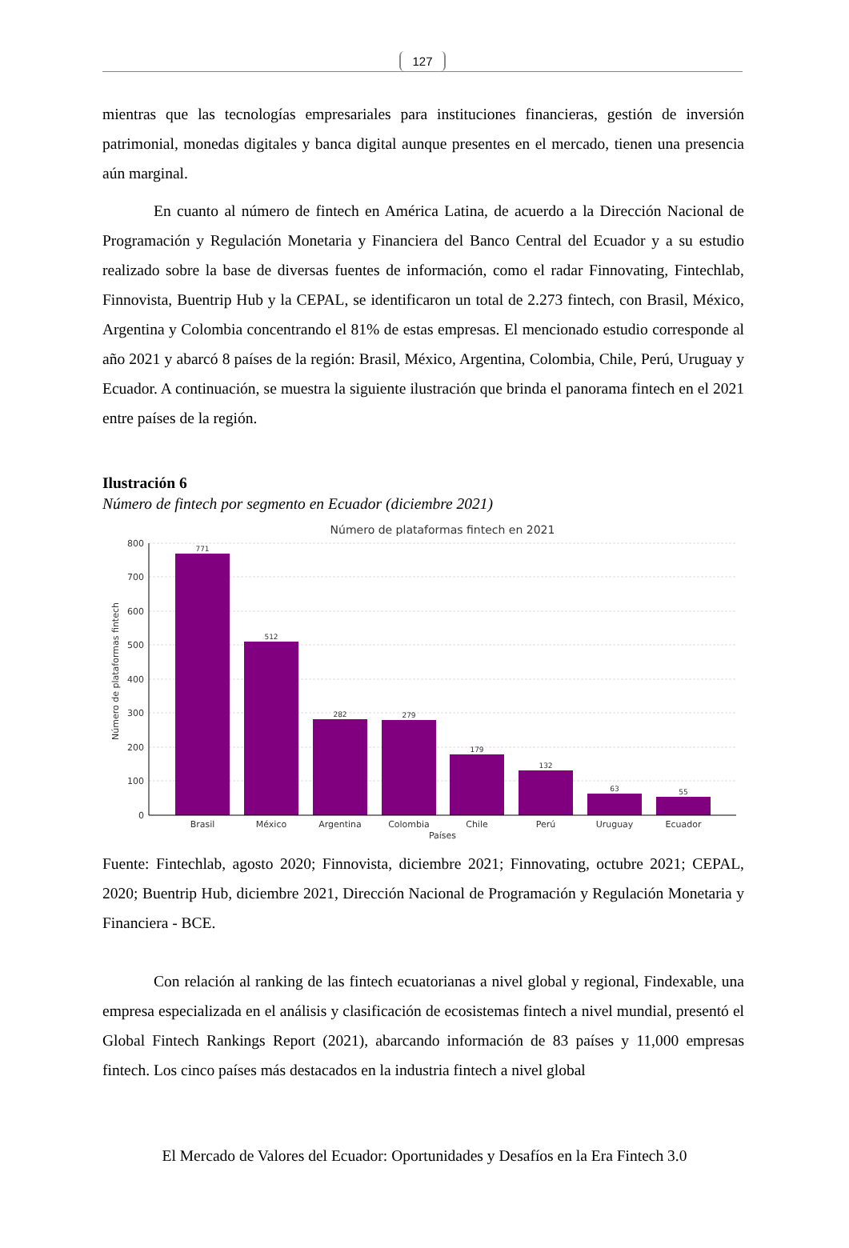127
mientras que las tecnologías empresariales para instituciones financieras, gestión de inversión patrimonial, monedas digitales y banca digital aunque presentes en el mercado, tienen una presencia aún marginal.
En cuanto al número de fintech en América Latina, de acuerdo a la Dirección Nacional de Programación y Regulación Monetaria y Financiera del Banco Central del Ecuador y a su estudio realizado sobre la base de diversas fuentes de información, como el radar Finnovating, Fintechlab, Finnovista, Buentrip Hub y la CEPAL, se identificaron un total de 2.273 fintech, con Brasil, México, Argentina y Colombia concentrando el 81% de estas empresas. El mencionado estudio corresponde al año 2021 y abarcó 8 países de la región: Brasil, México, Argentina, Colombia, Chile, Perú, Uruguay y Ecuador. A continuación, se muestra la siguiente ilustración que brinda el panorama fintech en el 2021 entre países de la región.
Ilustración 6
Número de fintech por segmento en Ecuador (diciembre 2021)
Número de plataformas fintech en 2021
Número de plataformas fintech
800
700
600
500
400
300
200
100
0
771
512
282
279
179
132
63
55
Brasil
México
Argentina
Colombia
Chile
Perú
Uruguay
Ecuador
Países
Fuente: Fintechlab, agosto 2020; Finnovista, diciembre 2021; Finnovating, octubre 2021; CEPAL, 2020; Buentrip Hub, diciembre 2021, Dirección Nacional de Programación y Regulación Monetaria y Financiera - BCE.
Con relación al ranking de las fintech ecuatorianas a nivel global y regional, Findexable, una empresa especializada en el análisis y clasificación de ecosistemas fintech a nivel mundial, presentó el Global Fintech Rankings Report (2021), abarcando información de 83 países y 11,000 empresas fintech. Los cinco países más destacados en la industria fintech a nivel global
El Mercado de Valores del Ecuador: Oportunidades y Desafíos en la Era Fintech 3.0